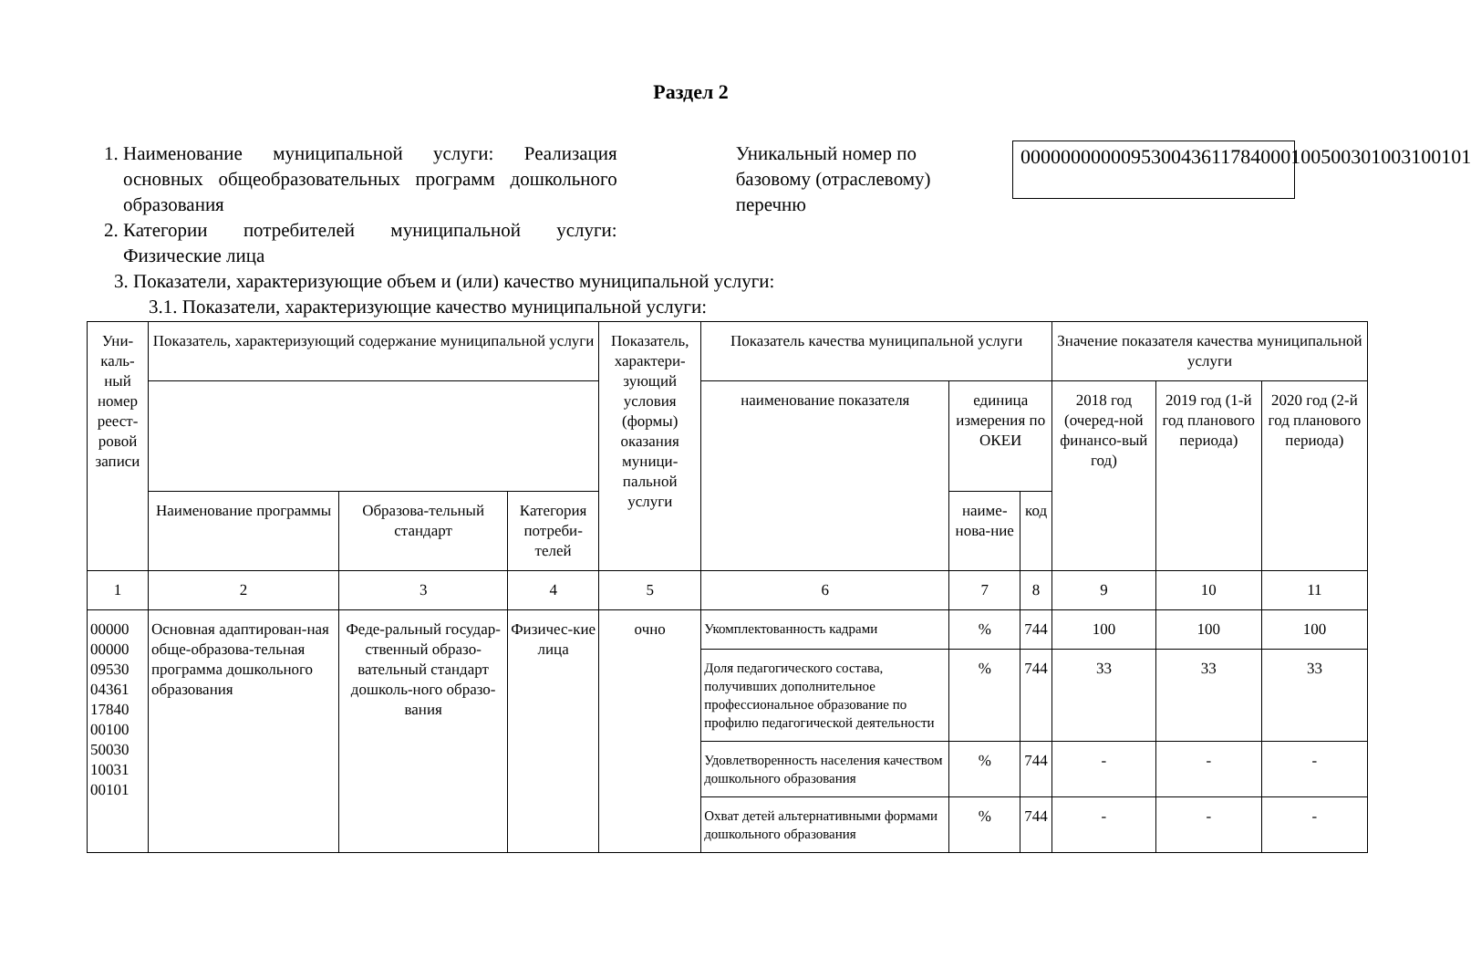Раздел 2
1. Наименование муниципальной услуги: Реализация основных общеобразовательных программ дошкольного образования
2. Категории потребителей муниципальной услуги: Физические лица
Уникальный номер по базовому (отраслевому) перечню
000000000009530043611784000100500301003100101
3. Показатели, характеризующие объем и (или) качество муниципальной услуги:
3.1. Показатели, характеризующие качество муниципальной услуги:
| Уни-каль-ный номер реест-ровой записи | Показатель, характеризующий содержание муниципальной услуги | | | Показатель, характери-зующий условия (формы) оказания муници-пальной услуги | Показатель качества муниципальной услуги | | | Значение показателя качества муниципальной услуги | | |
| --- | --- | --- | --- | --- | --- | --- | --- | --- | --- | --- |
| | | | | | наименование показателя | единица измерения по ОКЕИ | | 2018 год (очеред-ной финансо-вый год) | 2019 год (1-й год планового периода) | 2020 год (2-й год планового периода) |
| | Наименование программы | Образова-тельный стандарт | Категория потреби-телей | | | наиме-нова-ние | код | | | |
| 1 | 2 | 3 | 4 | 5 | 6 | 7 | 8 | 9 | 10 | 11 |
| 00000 00000 09530 04361 17840 00100 50030 10031 00101 | Основная адаптирован-ная обще-образова-тельная программа дошкольного образования | Феде-ральный государ-ственный образо-вательный стандарт дошколь-ного образо-вания | Физичес-кие лица | очно | Укомплектованность кадрами | % | 744 | 100 | 100 | 100 |
| | | | | | Доля педагогического состава, получивших дополнительное профессиональное образование по профилю педагогической деятельности | % | 744 | 33 | 33 | 33 |
| | | | | | Удовлетворенность населения качеством дошкольного образования | % | 744 | - | - | - |
| | | | | | Охват детей альтернативными формами дошкольного образования | % | 744 | - | - | - |